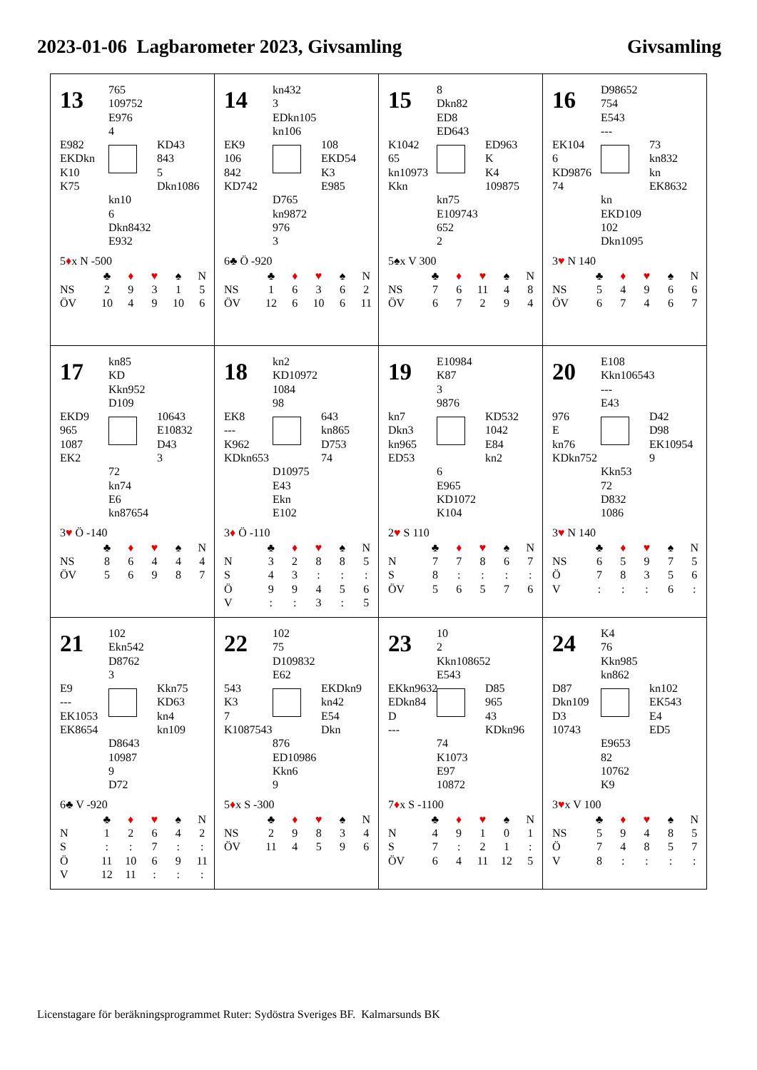2023-01-06 Lagbarometer 2023, Givsamling Givsamling
13
765
109752
E976
4
E982
EKDkn
K10
K75
KD43
843
5
Dkn1086
kn10
6
Dkn8432
E932
5♦x N -500
| | ♣ | ♦ | ♥ | ♠ | N |
| NS | 2 | 9 | 3 | 1 | 5 |
| ÖV | 10 | 4 | 9 | 10 | 6 |
14
kn432
3
EDkn105
kn106
EK9
106
842
KD742
108
EKD54
K3
E985
D765
kn9872
976
3
6♣ Ö -920
| | ♣ | ♦ | ♥ | ♠ | N |
| NS | 1 | 6 | 3 | 6 | 2 |
| ÖV | 12 | 6 | 10 | 6 | 11 |
15
8
Dkn82
ED8
ED643
K1042
65
kn10973
Kkn
ED963
K
K4
109875
kn75
E109743
652
2
5♠x V 300
| | ♣ | ♦ | ♥ | ♠ | N |
| NS | 7 | 6 | 11 | 4 | 8 |
| ÖV | 6 | 7 | 2 | 9 | 4 |
16
D98652
754
E543
---
EK104
6
KD9876
74
73
kn832
kn
EK8632
kn
EKD109
102
Dkn1095
3♥ N 140
| | ♣ | ♦ | ♥ | ♠ | N |
| NS | 5 | 4 | 9 | 6 | 6 |
| ÖV | 6 | 7 | 4 | 6 | 7 |
17
kn85
KD
Kkn952
D109
EKD9
965
1087
EK2
10643
E10832
D43
3
72
kn74
E6
kn87654
3♥ Ö -140
| | ♣ | ♦ | ♥ | ♠ | N |
| NS | 8 | 6 | 4 | 4 | 4 |
| ÖV | 5 | 6 | 9 | 8 | 7 |
18
kn2
KD10972
1084
98
EK8
---
K962
KDkn653
643
kn865
D753
74
D10975
E43
Ekn
E102
3♦ Ö -110
| | ♣ | ♦ | ♥ | ♠ | N |
| N | 3 | 2 | 8 | 8 | 5 |
| S | 4 | 3 | : | : | : |
| Ö | 9 | 9 | 4 | 5 | 6 |
| V | : | : | 3 | : | 5 |
19
E10984
K87
3
9876
kn7
Dkn3
kn965
ED53
KD532
1042
E84
kn2
6
E965
KD1072
K104
2♥ S 110
| | ♣ | ♦ | ♥ | ♠ | N |
| N | 7 | 7 | 8 | 6 | 7 |
| S | 8 | : | : | : | : |
| ÖV | 5 | 6 | 5 | 7 | 6 |
20
E108
Kkn106543
---
E43
976
E
kn76
KDkn752
D42
D98
EK10954
9
Kkn53
72
D832
1086
3♥ N 140
| | ♣ | ♦ | ♥ | ♠ | N |
| NS | 6 | 5 | 9 | 7 | 5 |
| Ö | 7 | 8 | 3 | 5 | 6 |
| V | : | : | : | 6 | : |
21
102
Ekn542
D8762
3
E9
---
EK1053
EK8654
Kkn75
KD63
kn4
kn109
D8643
10987
9
D72
6♣ V -920
| | ♣ | ♦ | ♥ | ♠ | N |
| N | 1 | 2 | 6 | 4 | 2 |
| S | : | : | 7 | : | : |
| Ö | 11 | 10 | 6 | 9 | 11 |
| V | 12 | 11 | : | : | : |
22
102
75
D109832
E62
543
K3
7
K1087543
EKDkn9
kn42
E54
Dkn
876
ED10986
Kkn6
9
5♦x S -300
| | ♣ | ♦ | ♥ | ♠ | N |
| NS | 2 | 9 | 8 | 3 | 4 |
| ÖV | 11 | 4 | 5 | 9 | 6 |
23
10
2
Kkn108652
E543
EKkn9632
EDkn84
D
---
D85
965
43
KDkn96
74
K1073
E97
10872
7♦x S -1100
| | ♣ | ♦ | ♥ | ♠ | N |
| N | 4 | 9 | 1 | 0 | 1 |
| S | 7 | : | 2 | 1 | : |
| ÖV | 6 | 4 | 11 | 12 | 5 |
24
K4
76
Kkn985
kn862
D87
Dkn109
D3
10743
kn102
EK543
E4
ED5
E9653
82
10762
K9
3♥x V 100
| | ♣ | ♦ | ♥ | ♠ | N |
| NS | 5 | 9 | 4 | 8 | 5 |
| Ö | 7 | 4 | 8 | 5 | 7 |
| V | 8 | : | : | : | : |
Licenstagare för beräkningsprogrammet Ruter: Sydöstra Sveriges BF. Kalmarsunds BK